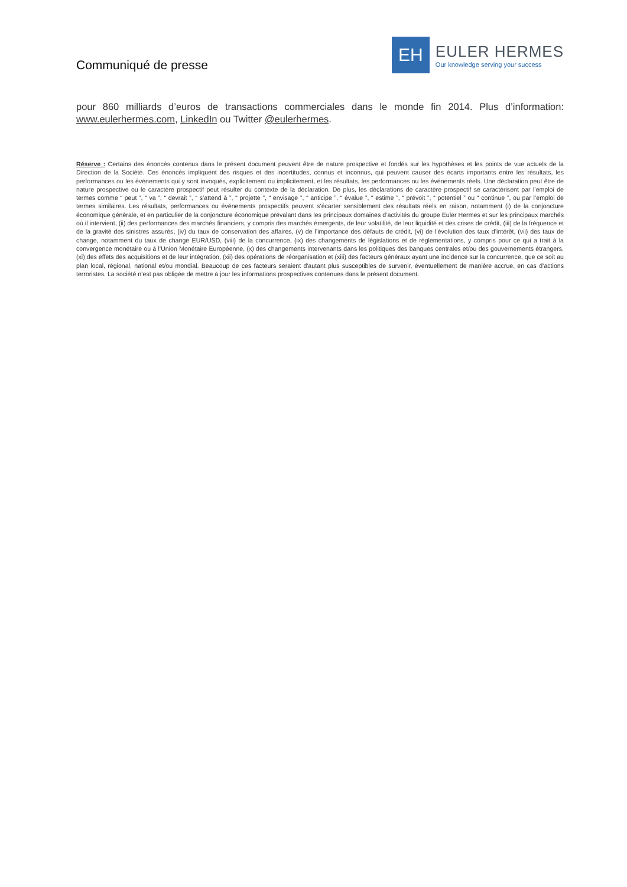Communiqué de presse
EH
EULER HERMES
Our knowledge serving your success
pour 860 milliards d’euros de transactions commerciales dans le monde fin 2014. Plus d’information: www.eulerhermes.com, LinkedIn ou Twitter @eulerhermes.
Réserve : Certains des énoncés contenus dans le présent document peuvent être de nature prospective et fondés sur les hypothèses et les points de vue actuels de la Direction de la Société. Ces énoncés impliquent des risques et des incertitudes, connus et inconnus, qui peuvent causer des écarts importants entre les résultats, les performances ou les événements qui y sont invoqués, explicitement ou implicitement, et les résultats, les performances ou les événements réels. Une déclaration peut être de nature prospective ou le caractère prospectif peut résulter du contexte de la déclaration. De plus, les déclarations de caractère prospectif se caractérisent par l’emploi de termes comme “ peut ”, “ va ”, “ devrait ”, “ s’attend à ”, “ projette ”, “ envisage ”, “ anticipe ”, “ évalue ”, “ estime ”, “ prévoit ”, “ potentiel ” ou “ continue ”, ou par l’emploi de termes similaires. Les résultats, performances ou événements prospectifs peuvent s’écarter sensiblement des résultats réels en raison, notamment (i) de la conjoncture économique générale, et en particulier de la conjoncture économique prévalant dans les principaux domaines d’activités du groupe Euler Hermes et sur les principaux marchés où il intervient, (ii) des performances des marchés financiers, y compris des marchés émergents, de leur volatilité, de leur liquidité et des crises de crédit, (iii) de la fréquence et de la gravité des sinistres assurés, (iv) du taux de conservation des affaires, (v) de l’importance des défauts de crédit, (vi) de l’évolution des taux d’intérêt, (vii) des taux de change, notamment du taux de change EUR/USD, (viii) de la concurrence, (ix) des changements de législations et de réglementations, y compris pour ce qui a trait à la convergence monétaire ou à l’Union Monétaire Européenne, (x) des changements intervenants dans les politiques des banques centrales et/ou des gouvernements étrangers, (xi) des effets des acquisitions et de leur intégration, (xii) des opérations de réorganisation et (xiii) des facteurs généraux ayant une incidence sur la concurrence, que ce soit au plan local, régional, national et/ou mondial. Beaucoup de ces facteurs seraient d'autant plus susceptibles de survenir, éventuellement de manière accrue, en cas d’actions terroristes. La société n’est pas obligée de mettre à jour les informations prospectives contenues dans le présent document.